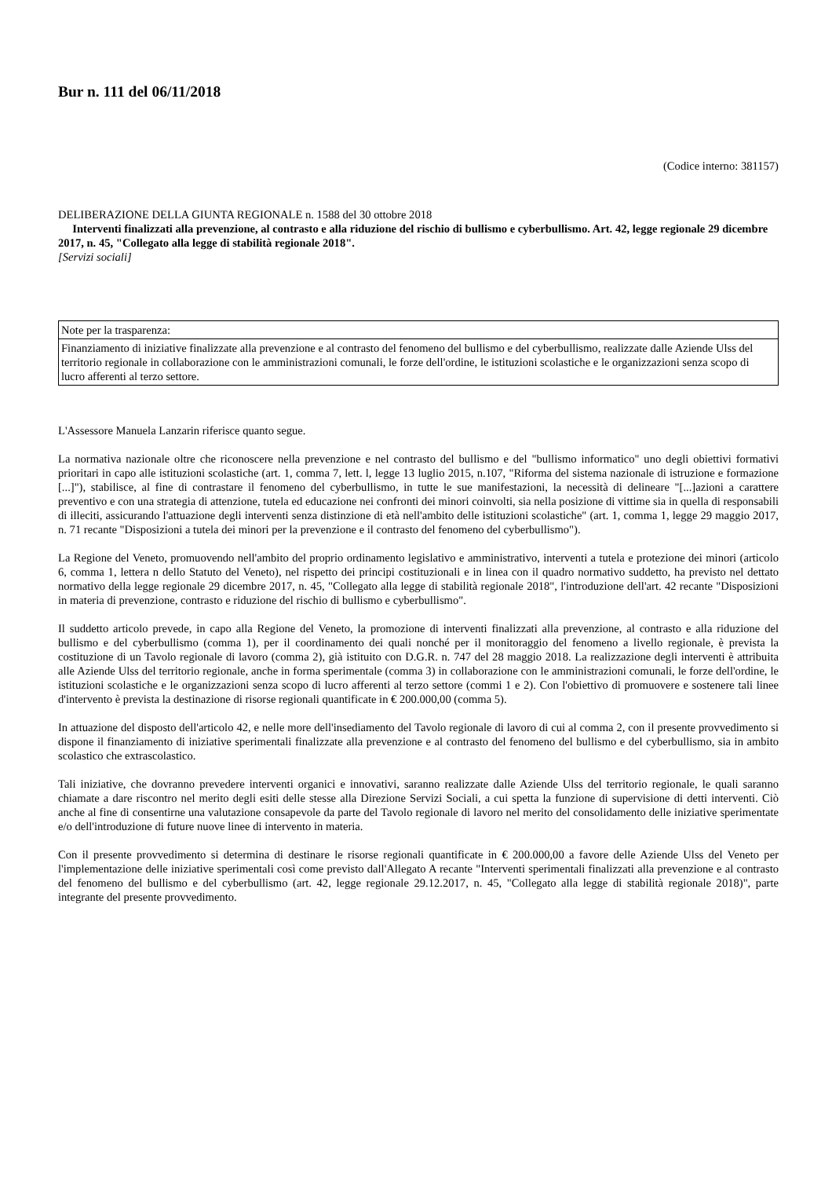Bur n. 111 del 06/11/2018
(Codice interno: 381157)
DELIBERAZIONE DELLA GIUNTA REGIONALE n. 1588 del 30 ottobre 2018
Interventi finalizzati alla prevenzione, al contrasto e alla riduzione del rischio di bullismo e cyberbullismo. Art. 42, legge regionale 29 dicembre 2017, n. 45, "Collegato alla legge di stabilità regionale 2018".
[Servizi sociali]
| Note per la trasparenza: |
| Finanziamento di iniziative finalizzate alla prevenzione e al contrasto del fenomeno del bullismo e del cyberbullismo, realizzate dalle Aziende Ulss del territorio regionale in collaborazione con le amministrazioni comunali, le forze dell'ordine, le istituzioni scolastiche e le organizzazioni senza scopo di lucro afferenti al terzo settore. |
L'Assessore Manuela Lanzarin riferisce quanto segue.
La normativa nazionale oltre che riconoscere nella prevenzione e nel contrasto del bullismo e del "bullismo informatico" uno degli obiettivi formativi prioritari in capo alle istituzioni scolastiche (art. 1, comma 7, lett. l, legge 13 luglio 2015, n.107, "Riforma del sistema nazionale di istruzione e formazione [...]"), stabilisce, al fine di contrastare il fenomeno del cyberbullismo, in tutte le sue manifestazioni, la necessità di delineare "[...]azioni a carattere preventivo e con una strategia di attenzione, tutela ed educazione nei confronti dei minori coinvolti, sia nella posizione di vittime sia in quella di responsabili di illeciti, assicurando l'attuazione degli interventi senza distinzione di età nell'ambito delle istituzioni scolastiche" (art. 1, comma 1, legge 29 maggio 2017, n. 71 recante "Disposizioni a tutela dei minori per la prevenzione e il contrasto del fenomeno del cyberbullismo").
La Regione del Veneto, promuovendo nell'ambito del proprio ordinamento legislativo e amministrativo, interventi a tutela e protezione dei minori (articolo 6, comma 1, lettera n dello Statuto del Veneto), nel rispetto dei principi costituzionali e in linea con il quadro normativo suddetto, ha previsto nel dettato normativo della legge regionale 29 dicembre 2017, n. 45, "Collegato alla legge di stabilità regionale 2018", l'introduzione dell'art. 42 recante "Disposizioni in materia di prevenzione, contrasto e riduzione del rischio di bullismo e cyberbullismo".
Il suddetto articolo prevede, in capo alla Regione del Veneto, la promozione di interventi finalizzati alla prevenzione, al contrasto e alla riduzione del bullismo e del cyberbullismo (comma 1), per il coordinamento dei quali nonché per il monitoraggio del fenomeno a livello regionale, è prevista la costituzione di un Tavolo regionale di lavoro (comma 2), già istituito con D.G.R. n. 747 del 28 maggio 2018. La realizzazione degli interventi è attribuita alle Aziende Ulss del territorio regionale, anche in forma sperimentale (comma 3) in collaborazione con le amministrazioni comunali, le forze dell'ordine, le istituzioni scolastiche e le organizzazioni senza scopo di lucro afferenti al terzo settore (commi 1 e 2). Con l'obiettivo di promuovere e sostenere tali linee d'intervento è prevista la destinazione di risorse regionali quantificate in € 200.000,00 (comma 5).
In attuazione del disposto dell'articolo 42, e nelle more dell'insediamento del Tavolo regionale di lavoro di cui al comma 2, con il presente provvedimento si dispone il finanziamento di iniziative sperimentali finalizzate alla prevenzione e al contrasto del fenomeno del bullismo e del cyberbullismo, sia in ambito scolastico che extrascolastico.
Tali iniziative, che dovranno prevedere interventi organici e innovativi, saranno realizzate dalle Aziende Ulss del territorio regionale, le quali saranno chiamate a dare riscontro nel merito degli esiti delle stesse alla Direzione Servizi Sociali, a cui spetta la funzione di supervisione di detti interventi. Ciò anche al fine di consentirne una valutazione consapevole da parte del Tavolo regionale di lavoro nel merito del consolidamento delle iniziative sperimentate e/o dell'introduzione di future nuove linee di intervento in materia.
Con il presente provvedimento si determina di destinare le risorse regionali quantificate in € 200.000,00 a favore delle Aziende Ulss del Veneto per l'implementazione delle iniziative sperimentali così come previsto dall'Allegato A recante "Interventi sperimentali finalizzati alla prevenzione e al contrasto del fenomeno del bullismo e del cyberbullismo (art. 42, legge regionale 29.12.2017, n. 45, "Collegato alla legge di stabilità regionale 2018)", parte integrante del presente provvedimento.